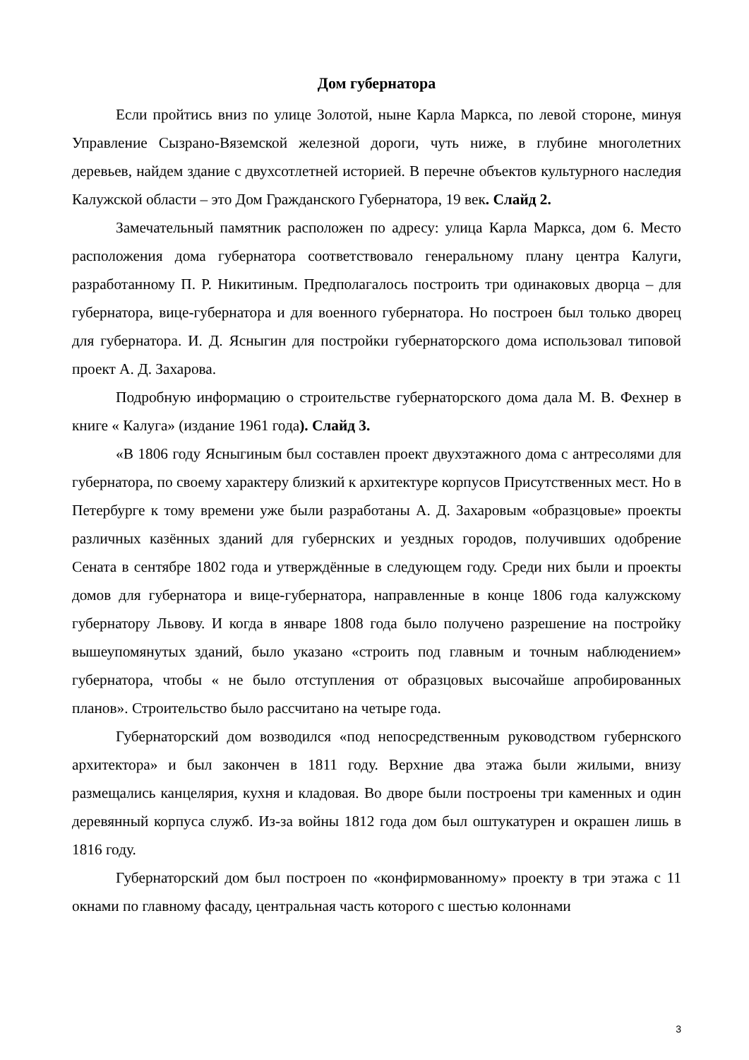Дом губернатора
Если пройтись вниз по улице Золотой, ныне Карла Маркса, по левой стороне, минуя Управление Сызрано-Вяземской железной дороги, чуть ниже, в глубине многолетних деревьев, найдем здание с двухсотлетней историей. В перечне объектов культурного наследия Калужской области – это Дом Гражданского Губернатора, 19 век. Слайд 2.
Замечательный памятник расположен по адресу: улица Карла Маркса, дом 6. Место расположения дома губернатора соответствовало генеральному плану центра Калуги, разработанному П. Р. Никитиным. Предполагалось построить три одинаковых дворца – для губернатора, вице-губернатора и для военного губернатора. Но построен был только дворец для губернатора. И. Д. Ясныгин для постройки губернаторского дома использовал типовой проект А. Д. Захарова.
Подробную информацию о строительстве губернаторского дома дала М. В. Фехнер в книге « Калуга» (издание 1961 года). Слайд 3.
«В 1806 году Ясныгиным был составлен проект двухэтажного дома с антресолями для губернатора, по своему характеру близкий к архитектуре корпусов Присутственных мест. Но в Петербурге к тому времени уже были разработаны А. Д. Захаровым «образцовые» проекты различных казённых зданий для губернских и уездных городов, получивших одобрение Сената в сентябре 1802 года и утверждённые в следующем году. Среди них были и проекты домов для губернатора и вице-губернатора, направленные в конце 1806 года калужскому губернатору Львову. И когда в январе 1808 года было получено разрешение на постройку вышеупомянутых зданий, было указано «строить под главным и точным наблюдением» губернатора, чтобы « не было отступления от образцовых высочайше апробированных планов». Строительство было рассчитано на четыре года.
Губернаторский дом возводился «под непосредственным руководством губернского архитектора» и был закончен в 1811 году. Верхние два этажа были жилыми, внизу размещались канцелярия, кухня и кладовая. Во дворе были построены три каменных и один деревянный корпуса служб. Из-за войны 1812 года дом был оштукатурен и окрашен лишь в 1816 году.
Губернаторский дом был построен по «конфирмованному» проекту в три этажа с 11 окнами по главному фасаду, центральная часть которого с шестью колоннами
3